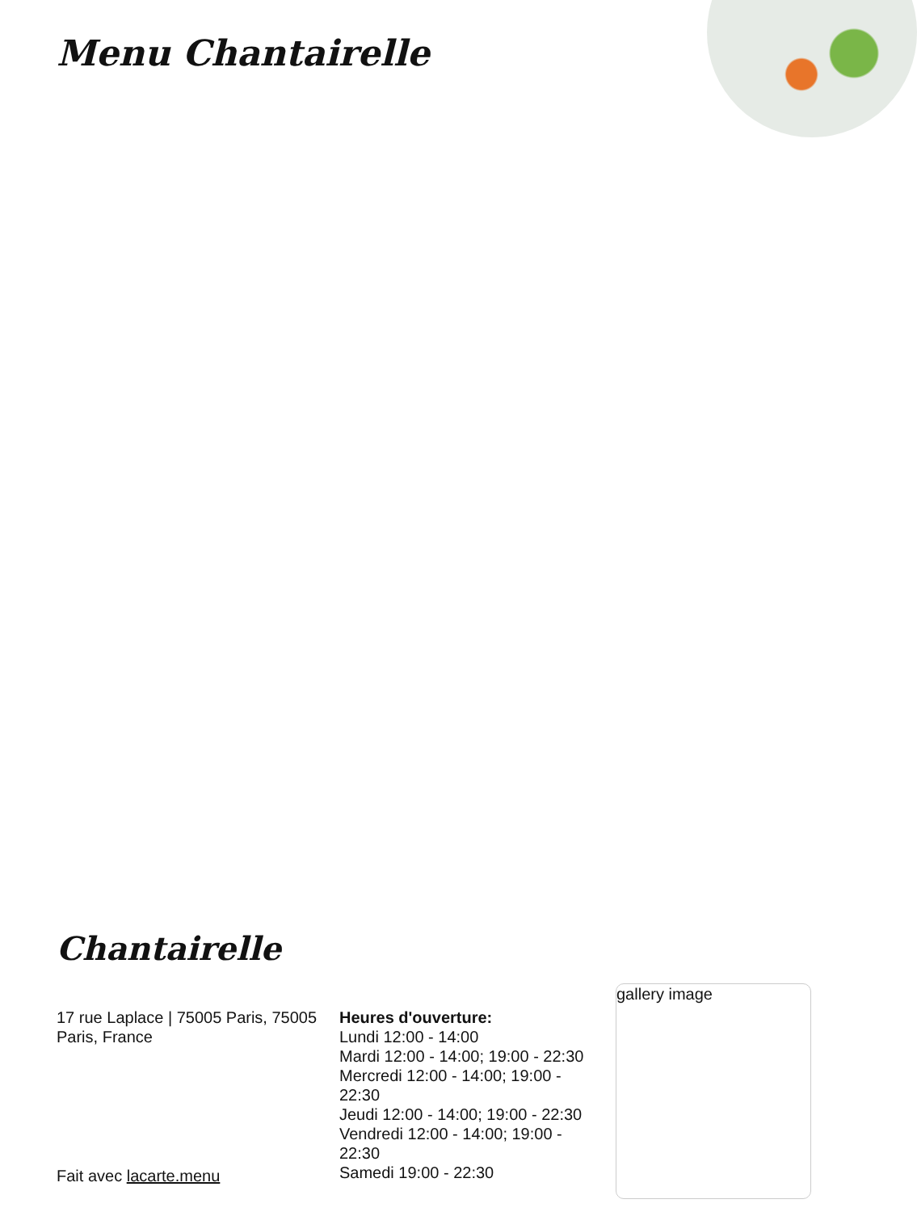Menu Chantairelle
Chantairelle
17 rue Laplace | 75005 Paris, 75005 Paris, France
Fait avec lacarte.menu
Heures d'ouverture:
Lundi 12:00 - 14:00
Mardi 12:00 - 14:00; 19:00 - 22:30
Mercredi 12:00 - 14:00; 19:00 - 22:30
Jeudi 12:00 - 14:00; 19:00 - 22:30
Vendredi 12:00 - 14:00; 19:00 - 22:30
Samedi 19:00 - 22:30
gallery image